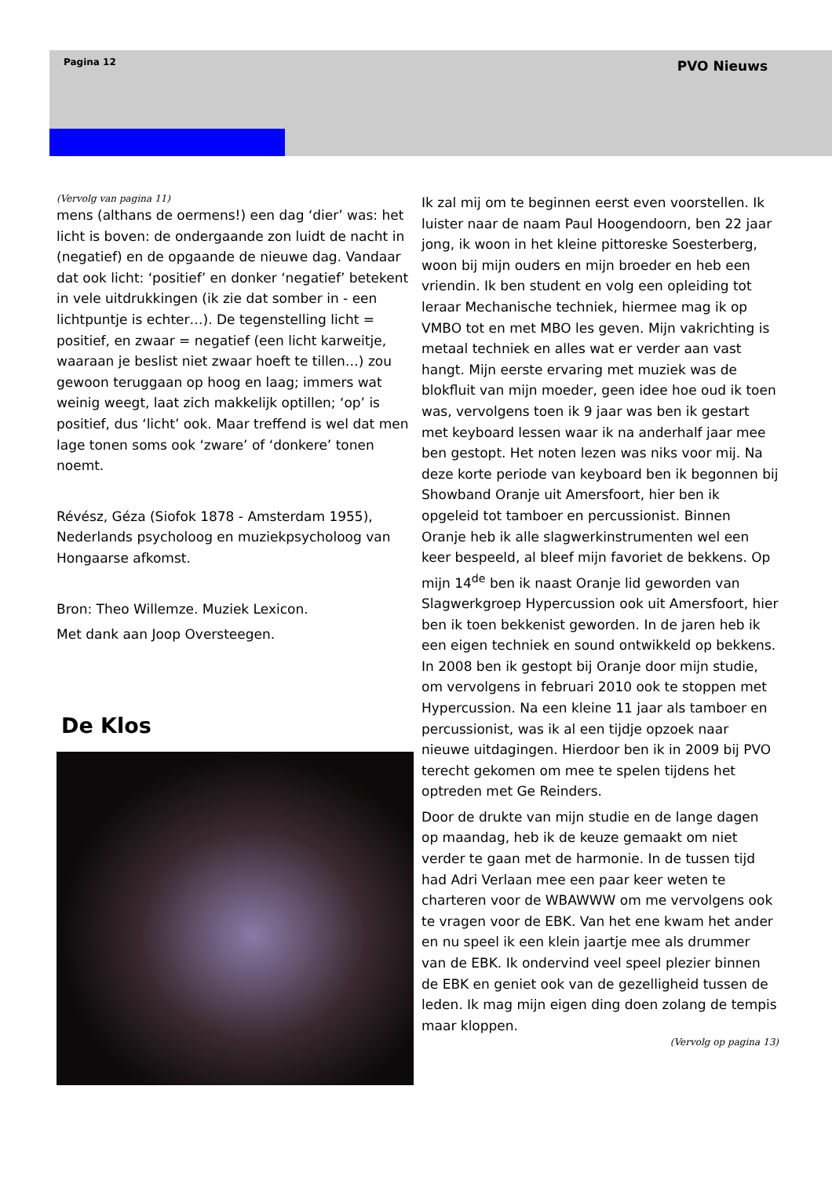Pagina 12 PVO Nieuws
(Vervolg van pagina 11)
mens (althans de oermens!) een dag ‘dier’ was: het licht is boven: de ondergaande zon luidt de nacht in (negatief) en de opgaande de nieuwe dag. Vandaar dat ook licht: ‘positief’ en donker ‘negatief’ betekent in vele uitdrukkingen (ik zie dat somber in - een lichtpuntje is echter…). De tegenstelling licht = positief, en zwaar = negatief (een licht karweitje, waaraan je beslist niet zwaar hoeft te tillen…) zou gewoon teruggaan op hoog en laag; immers wat weinig weegt, laat zich makkelijk optillen; ‘op’ is positief, dus ‘licht’ ook. Maar treffend is wel dat men lage tonen soms ook ‘zware’ of ‘donkere’ tonen noemt.
Révész, Géza (Siofok 1878 - Amsterdam 1955), Nederlands psycholoog en muziekpsycholoog van Hongaarse afkomst.
Bron: Theo Willemze. Muziek Lexicon.
Met dank aan Joop Oversteegen.
De Klos
Ik zal mij om te beginnen eerst even voorstellen. Ik luister naar de naam Paul Hoogendoorn, ben 22 jaar jong, ik woon in het kleine pittoreske Soesterberg, woon bij mijn ouders en mijn broeder en heb een vriendin. Ik ben student en volg een opleiding tot leraar Mechanische techniek, hiermee mag ik op VMBO tot en met MBO les geven. Mijn vakrichting is metaal techniek en alles wat er verder aan vast hangt. Mijn eerste ervaring met muziek was de blokfluit van mijn moeder, geen idee hoe oud ik toen was, vervolgens toen ik 9 jaar was ben ik gestart met keyboard lessen waar ik na anderhalf jaar mee ben gestopt. Het noten lezen was niks voor mij. Na deze korte periode van keyboard ben ik begonnen bij Showband Oranje uit Amersfoort, hier ben ik opgeleid tot tamboer en percussionist. Binnen Oranje heb ik alle slagwerkinstrumenten wel een keer bespeeld, al bleef mijn favoriet de bekkens. Op mijn 14<sup>de</sup> ben ik naast Oranje lid geworden van Slagwerkgroep Hypercussion ook uit Amersfoort, hier ben ik toen bekkenist geworden. In de jaren heb ik een eigen techniek en sound ontwikkeld op bekkens. In 2008 ben ik gestopt bij Oranje door mijn studie, om vervolgens in februari 2010 ook te stoppen met Hypercussion. Na een kleine 11 jaar als tamboer en percussionist, was ik al een tijdje opzoek naar nieuwe uitdagingen. Hierdoor ben ik in 2009 bij PVO terecht gekomen om mee te spelen tijdens het optreden met Ge Reinders.
Door de drukte van mijn studie en de lange dagen op maandag, heb ik de keuze gemaakt om niet verder te gaan met de harmonie. In de tussen tijd had Adri Verlaan mee een paar keer weten te charteren voor de WBAWWW om me vervolgens ook te vragen voor de EBK. Van het ene kwam het ander en nu speel ik een klein jaartje mee als drummer van de EBK. Ik ondervind veel speel plezier binnen de EBK en geniet ook van de gezelligheid tussen de leden. Ik mag mijn eigen ding doen zolang de tempis maar kloppen.
(Vervolg op pagina 13)